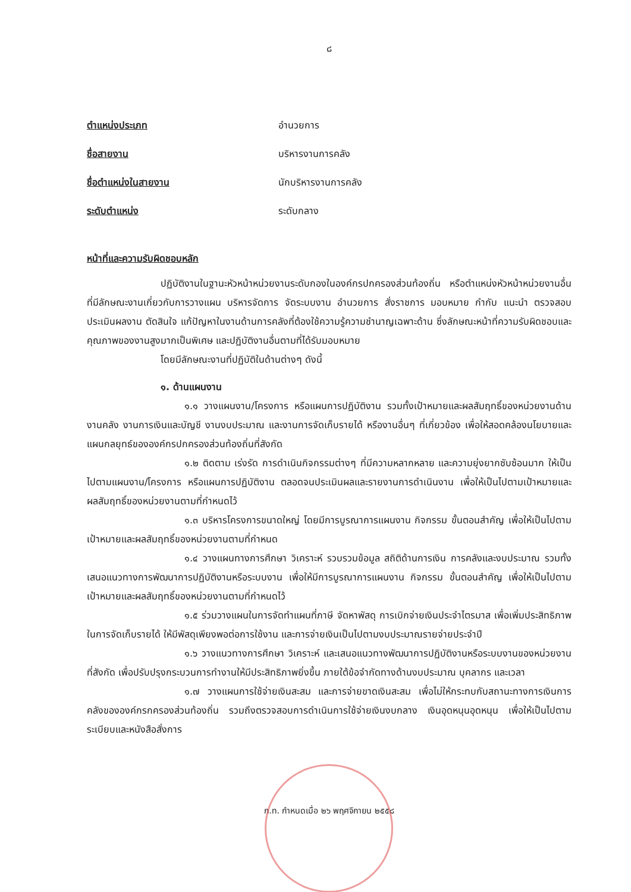๘
ตำแหน่งประเภท อำนวยการ
ชื่อสายงาน บริหารงานการคลัง
ชื่อตำแหน่งในสายงาน นักบริหารงานการคลัง
ระดับตำแหน่ง ระดับกลาง
หน้าที่และความรับผิดชอบหลัก
ปฏิบัติงานในฐานะหัวหน้าหน่วยงานระดับกองในองค์กรปกครองส่วนท้องถิ่น หรือตำแหน่งหัวหน้าหน่วยงานอื่น ที่มีลักษณะงานเกี่ยวกับการวางแผน บริหารจัดการ จัดระบบงาน อำนวยการ สั่งราชการ มอบหมาย กำกับ แนะนำ ตรวจสอบ ประเมินผลงาน ตัดสินใจ แก้ปัญหาในงานด้านการคลังที่ต้องใช้ความรู้ความชำนาญเฉพาะด้าน ซึ่งลักษณะหน้าที่ความรับผิดชอบและคุณภาพของงานสูงมากเป็นพิเศษ และปฏิบัติงานอื่นตามที่ได้รับมอบหมาย
โดยมีลักษณะงานที่ปฏิบัติในด้านต่างๆ ดังนี้
๑. ด้านแผนงาน
๑.๑ วางแผนงาน/โครงการ หรือแผนการปฏิบัติงาน รวมทั้งเป้าหมายและผลสัมฤทธิ์ของหน่วยงานด้านงานคลัง งานการเงินและบัญชี งานงบประมาณ และงานการจัดเก็บรายได้ หรืองานอื่นๆ ที่เกี่ยวข้อง เพื่อให้สอดคล้องนโยบายและแผนกลยุทธ์ขององค์กรปกครองส่วนท้องถิ่นที่สังกัด
๑.๒ ติดตาม เร่งรัด การดำเนินกิจกรรมต่างๆ ที่มีความหลากหลาย และความยุ่งยากซับซ้อนมาก ให้เป็นไปตามแผนงาน/โครงการ หรือแผนการปฏิบัติงาน ตลอดจนประเมินผลและรายงานการดำเนินงาน เพื่อให้เป็นไปตามเป้าหมายและผลสัมฤทธิ์ของหน่วยงานตามที่กำหนดไว้
๑.๓ บริหารโครงการขนาดใหญ่ โดยมีการบูรณาการแผนงาน กิจกรรม ขั้นตอนสำคัญ เพื่อให้เป็นไปตามเป้าหมายและผลสัมฤทธิ์ของหน่วยงานตามที่กำหนด
๑.๔ วางแผนทางการศึกษา วิเคราะห์ รวบรวมข้อมูล สถิติด้านการเงิน การคลังและงบประมาณ รวมทั้งเสนอแนวทางการพัฒนาการปฏิบัติงานหรือระบบงาน เพื่อให้มีการบูรณาการแผนงาน กิจกรรม ขั้นตอนสำคัญ เพื่อให้เป็นไปตามเป้าหมายและผลสัมฤทธิ์ของหน่วยงานตามที่กำหนดไว้
๑.๕ ร่วมวางแผนในการจัดทำแผนที่ภาษี จัดหาพัสดุ การเบิกจ่ายเงินประจำไตรมาส เพื่อเพิ่มประสิทธิภาพในการจัดเก็บรายได้ ให้มีพัสดุเพียงพอต่อการใช้งาน และการจ่ายเงินเป็นไปตามงบประมาณรายจ่ายประจำปี
๑.๖ วางแนวทางการศึกษา วิเคราะห์ และเสนอแนวทางพัฒนาการปฏิบัติงานหรือระบบงานของหน่วยงานที่สังกัด เพื่อปรับปรุงกระบวนการทำงานให้มีประสิทธิภาพยิ่งขึ้น ภายใต้ข้อจำกัดทางด้านงบประมาณ บุคลากร และเวลา
๑.๗ วางแผนการใช้จ่ายเงินสะสม และการจ่ายขาดเงินสะสม เพื่อไม่ให้กระทบกับสถานะทางการเงินการคลังขององค์กรกครองส่วนท้องถิ่น รวมถึงตรวจสอบการดำเนินการใช้จ่ายเงินงบกลาง เงินอุดหนุนอุดหนุน เพื่อให้เป็นไปตามระเบียบและหนังสือสั่งการ
ก.ท. กำหนดเมื่อ ๒๖ พฤศจิกายน ๒๕๕๘